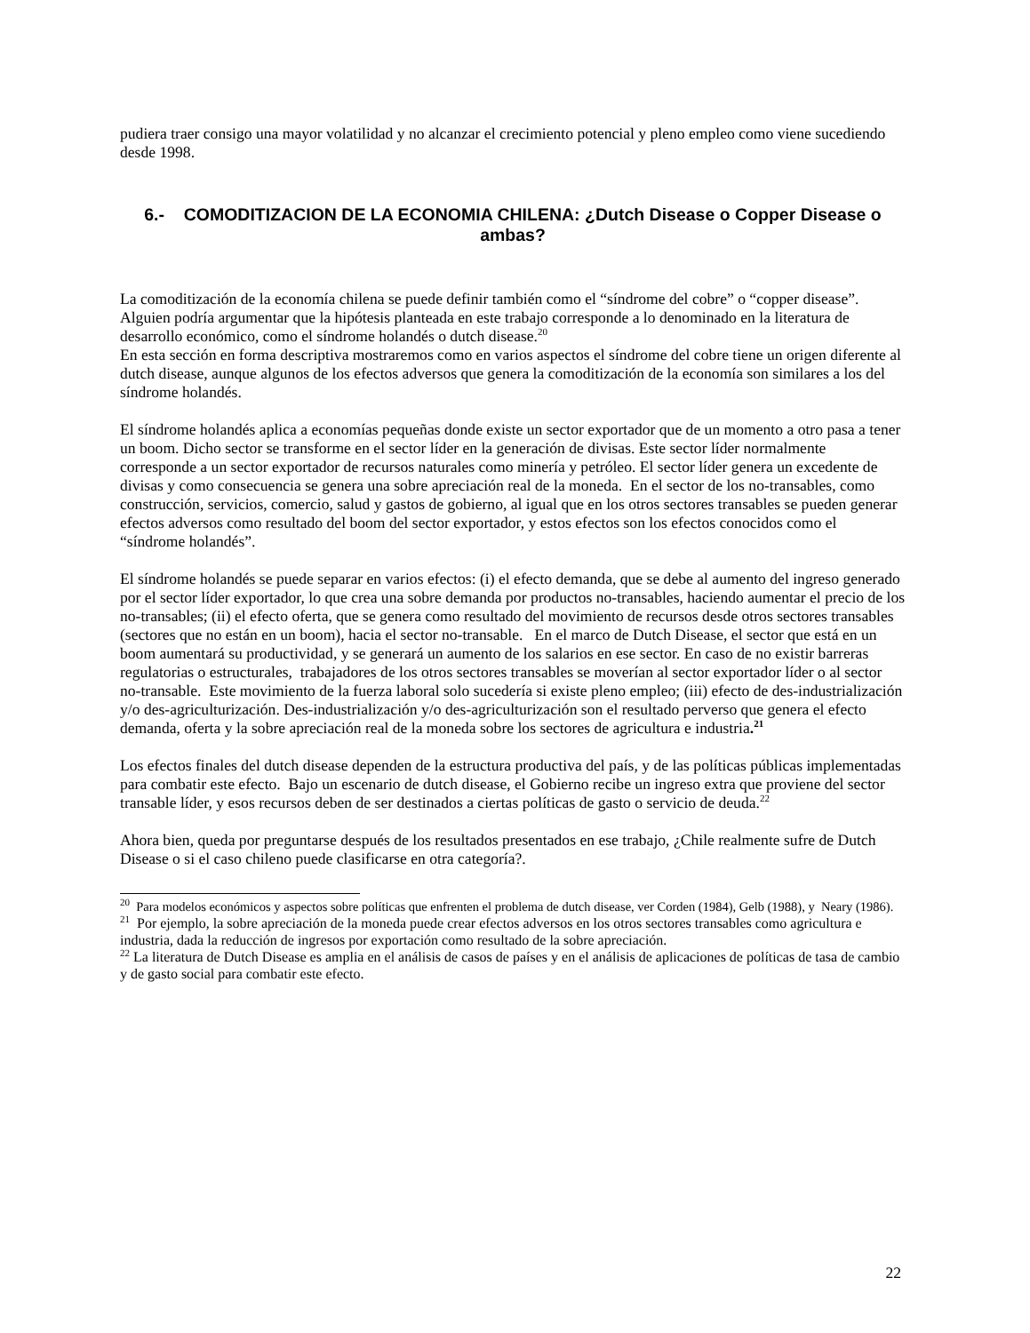pudiera traer consigo una mayor volatilidad y no alcanzar el crecimiento potencial y pleno empleo como viene sucediendo desde 1998.
6.- COMODITIZACION DE LA ECONOMIA CHILENA: ¿Dutch Disease o Copper Disease o ambas?
La comoditización de la economía chilena se puede definir también como el “síndrome del cobre” o “copper disease”. Alguien podría argumentar que la hipótesis planteada en este trabajo corresponde a lo denominado en la literatura de desarrollo económico, como el síndrome holandés o dutch disease.<sup>20</sup>
En esta sección en forma descriptiva mostraremos como en varios aspectos el síndrome del cobre tiene un origen diferente al dutch disease, aunque algunos de los efectos adversos que genera la comoditización de la economía son similares a los del síndrome holandés.
El síndrome holandés aplica a economías pequeñas donde existe un sector exportador que de un momento a otro pasa a tener un boom. Dicho sector se transforme en el sector líder en la generación de divisas. Este sector líder normalmente corresponde a un sector exportador de recursos naturales como minería y petróleo. El sector líder genera un excedente de divisas y como consecuencia se genera una sobre apreciación real de la moneda. En el sector de los no-transables, como construcción, servicios, comercio, salud y gastos de gobierno, al igual que en los otros sectores transables se pueden generar efectos adversos como resultado del boom del sector exportador, y estos efectos son los efectos conocidos como el “síndrome holandés”.
El síndrome holandés se puede separar en varios efectos: (i) el efecto demanda, que se debe al aumento del ingreso generado por el sector líder exportador, lo que crea una sobre demanda por productos no-transables, haciendo aumentar el precio de los no-transables; (ii) el efecto oferta, que se genera como resultado del movimiento de recursos desde otros sectores transables (sectores que no están en un boom), hacia el sector no-transable. En el marco de Dutch Disease, el sector que está en un boom aumentará su productividad, y se generará un aumento de los salarios en ese sector. En caso de no existir barreras regulatorias o estructurales, trabajadores de los otros sectores transables se moverían al sector exportador líder o al sector no-transable. Este movimiento de la fuerza laboral solo sucedería si existe pleno empleo; (iii) efecto de des-industrialización y/o des-agriculturización. Des-industrialización y/o des-agriculturización son el resultado perverso que genera el efecto demanda, oferta y la sobre apreciación real de la moneda sobre los sectores de agricultura e industria.<sup>21</sup>
Los efectos finales del dutch disease dependen de la estructura productiva del país, y de las políticas públicas implementadas para combatir este efecto. Bajo un escenario de dutch disease, el Gobierno recibe un ingreso extra que proviene del sector transable líder, y esos recursos deben de ser destinados a ciertas políticas de gasto o servicio de deuda.<sup>22</sup>
Ahora bien, queda por preguntarse después de los resultados presentados en ese trabajo, ¿Chile realmente sufre de Dutch Disease o si el caso chileno puede clasificarse en otra categoría?.
<sup>20</sup> Para modelos económicos y aspectos sobre políticas que enfrenten el problema de dutch disease, ver Corden (1984), Gelb (1988), y Neary (1986).
<sup>21</sup> Por ejemplo, la sobre apreciación de la moneda puede crear efectos adversos en los otros sectores transables como agricultura e industria, dada la reducción de ingresos por exportación como resultado de la sobre apreciación.
<sup>22</sup> La literatura de Dutch Disease es amplia en el análisis de casos de países y en el análisis de aplicaciones de políticas de tasa de cambio y de gasto social para combatir este efecto.
22